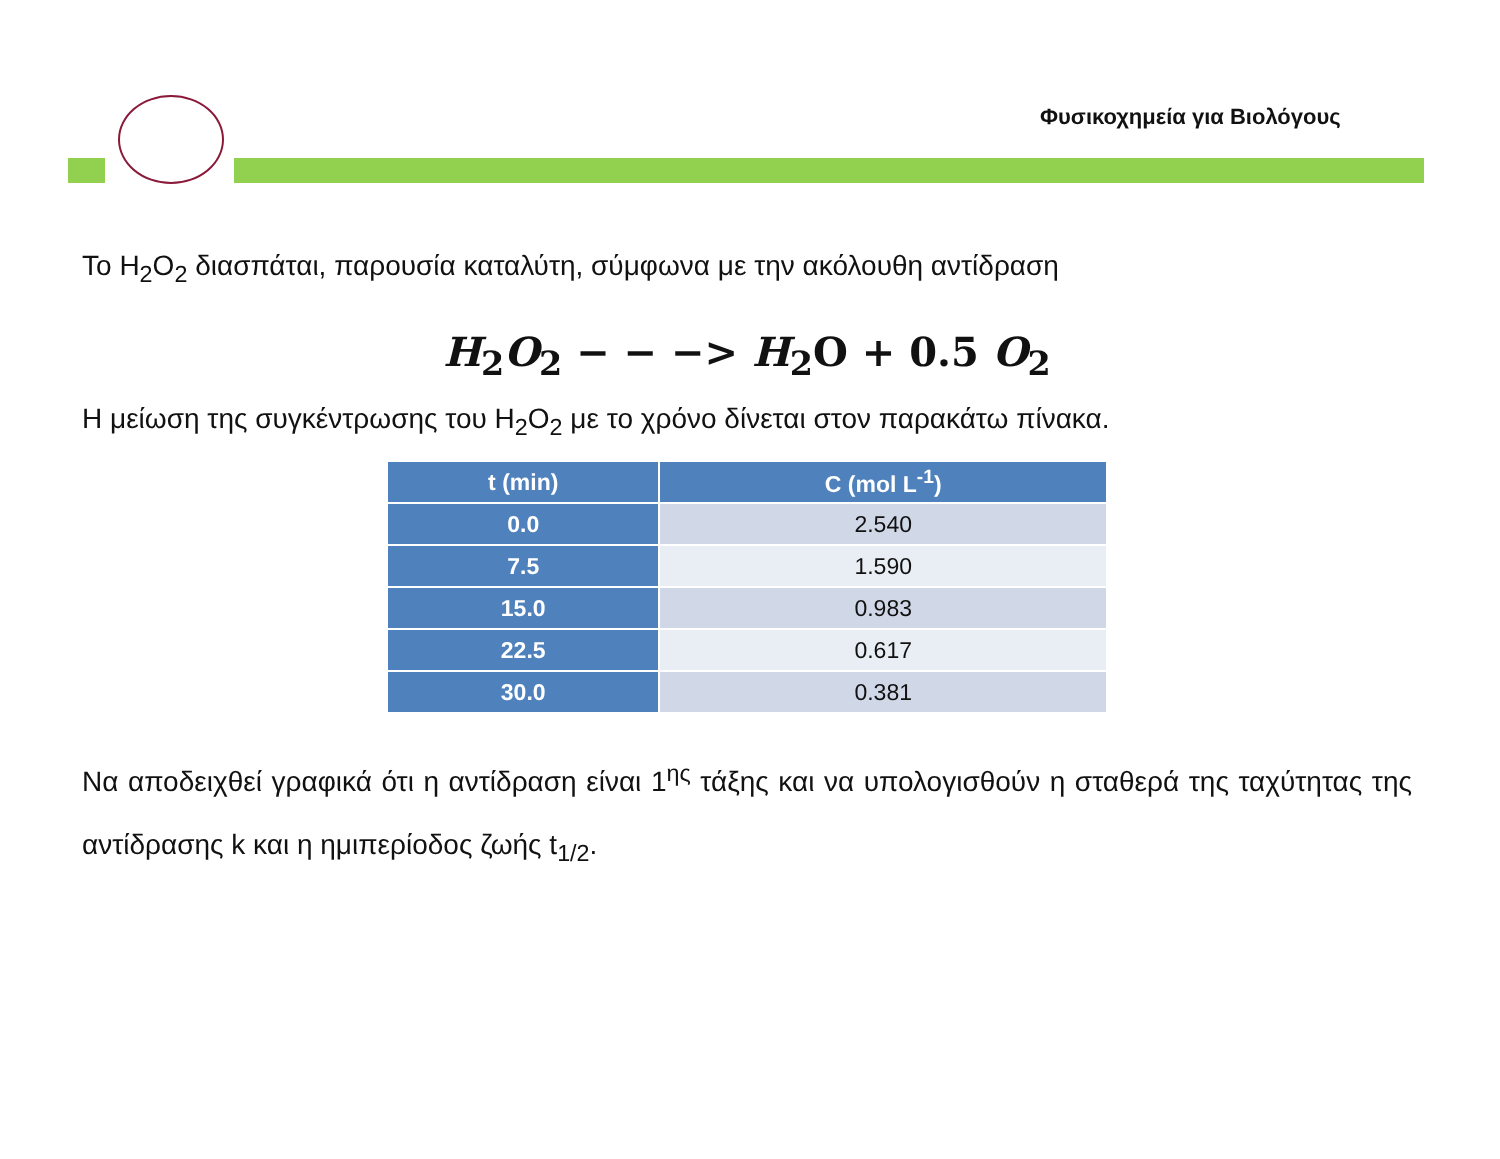Φυσικοχημεία για Βιολόγους
Το H<sub>2</sub>O<sub>2</sub> διασπάται, παρουσία καταλύτη, σύμφωνα με την ακόλουθη αντίδραση
H<sub>2</sub>O<sub>2</sub> − − −> H<sub>2</sub>O + 0.5 O<sub>2</sub>
Η μείωση της συγκέντρωσης του H<sub>2</sub>O<sub>2</sub> με το χρόνο δίνεται στον παρακάτω πίνακα.
| t (min) | C (mol L<sup>-1</sup>) |
| --- | --- |
| 0.0 | 2.540 |
| 7.5 | 1.590 |
| 15.0 | 0.983 |
| 22.5 | 0.617 |
| 30.0 | 0.381 |
Να αποδειχθεί γραφικά ότι η αντίδραση είναι 1<sup>ης</sup> τάξης και να υπολογισθούν η σταθερά της ταχύτητας της αντίδρασης k και η ημιπερίοδος ζωής t<sub>1/2</sub>.